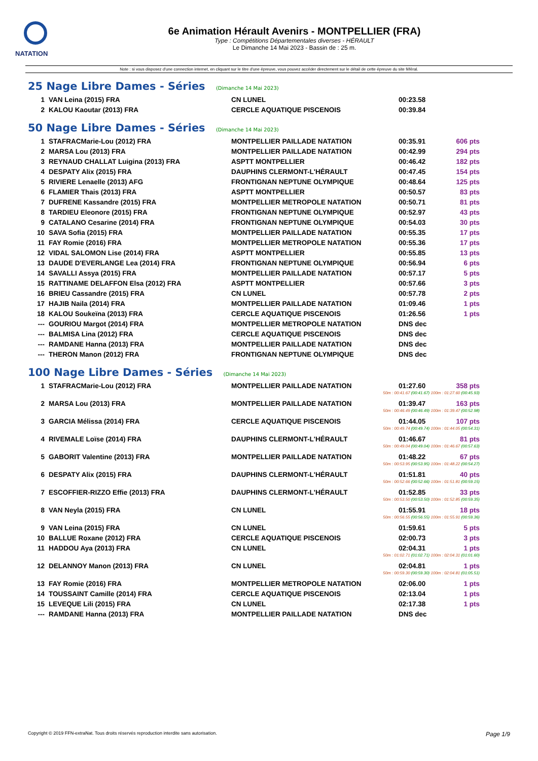NATATION
6e Animation Hérault Avenirs - MONTPELLIER (FRA)
Type : Compétitions Départementales diverses - HÉRAULT
Le Dimanche 14 Mai 2023 - Bassin de : 25 m.
Note : si vous disposez d'une connection internet, en cliquant sur le titre d'une épreuve, vous pouvez accéder directement sur le détail de cette épreuve du site féféral.
25 Nage Libre Dames - Séries (Dimanche 14 Mai 2023)
| 1 | VAN Leina (2015) FRA | CN LUNEL | 00:23.58 | |
| 2 | KALOU Kaoutar (2013) FRA | CERCLE AQUATIQUE PISCENOIS | 00:39.84 | |
50 Nage Libre Dames - Séries (Dimanche 14 Mai 2023)
| 1 | STAFRACMarie-Lou (2012) FRA | MONTPELLIER PAILLADE NATATION | 00:35.91 | 606 pts |
| 2 | MARSA Lou (2013) FRA | MONTPELLIER PAILLADE NATATION | 00:42.99 | 294 pts |
| 3 | REYNAUD CHALLAT Luigina (2013) FRA | ASPTT MONTPELLIER | 00:46.42 | 182 pts |
| 4 | DESPATY Alix (2015) FRA | DAUPHINS CLERMONT-L'HÉRAULT | 00:47.45 | 154 pts |
| 5 | RIVIERE Lenaelle (2013) AFG | FRONTIGNAN NEPTUNE OLYMPIQUE | 00:48.64 | 125 pts |
| 6 | FLAMIER Thais (2013) FRA | ASPTT MONTPELLIER | 00:50.57 | 83 pts |
| 7 | DUFRENE Kassandre (2015) FRA | MONTPELLIER METROPOLE NATATION | 00:50.71 | 81 pts |
| 8 | TARDIEU Eleonore (2015) FRA | FRONTIGNAN NEPTUNE OLYMPIQUE | 00:52.97 | 43 pts |
| 9 | CATALANO Cesarine (2014) FRA | FRONTIGNAN NEPTUNE OLYMPIQUE | 00:54.03 | 30 pts |
| 10 | SAVA Sofia (2015) FRA | MONTPELLIER PAILLADE NATATION | 00:55.35 | 17 pts |
| 11 | FAY Romie (2016) FRA | MONTPELLIER METROPOLE NATATION | 00:55.36 | 17 pts |
| 12 | VIDAL SALOMON Lise (2014) FRA | ASPTT MONTPELLIER | 00:55.85 | 13 pts |
| 13 | DAUDE D'EVERLANGE Lea (2014) FRA | FRONTIGNAN NEPTUNE OLYMPIQUE | 00:56.94 | 6 pts |
| 14 | SAVALLI Assya (2015) FRA | MONTPELLIER PAILLADE NATATION | 00:57.17 | 5 pts |
| 15 | RATTINAME DELAFFON Elsa (2012) FRA | ASPTT MONTPELLIER | 00:57.66 | 3 pts |
| 16 | BRIEU Cassandre (2015) FRA | CN LUNEL | 00:57.78 | 2 pts |
| 17 | HAJIB Naila (2014) FRA | MONTPELLIER PAILLADE NATATION | 01:09.46 | 1 pts |
| 18 | KALOU Soukeïna (2013) FRA | CERCLE AQUATIQUE PISCENOIS | 01:26.56 | 1 pts |
| --- | GOURIOU Margot (2014) FRA | MONTPELLIER METROPOLE NATATION | DNS dec | |
| --- | BALMISA Lina (2012) FRA | CERCLE AQUATIQUE PISCENOIS | DNS dec | |
| --- | RAMDANE Hanna (2013) FRA | MONTPELLIER PAILLADE NATATION | DNS dec | |
| --- | THERON Manon (2012) FRA | FRONTIGNAN NEPTUNE OLYMPIQUE | DNS dec | |
100 Nage Libre Dames - Séries (Dimanche 14 Mai 2023)
| 1 | STAFRACMarie-Lou (2012) FRA | MONTPELLIER PAILLADE NATATION | 01:27.60 | 358 pts |
| 50m : 00:41.67 (00:41.67) 100m : 01:27.60 (00:45.93) | | | | |
| 2 | MARSA Lou (2013) FRA | MONTPELLIER PAILLADE NATATION | 01:39.47 | 163 pts |
| 50m : 00:46.49 (00:46.49) 100m : 01:39.47 (00:52.98) | | | | |
| 3 | GARCIA Mélissa (2014) FRA | CERCLE AQUATIQUE PISCENOIS | 01:44.05 | 107 pts |
| 50m : 00:49.74 (00:49.74) 100m : 01:44.05 (00:54.31) | | | | |
| 4 | RIVEMALE Loïse (2014) FRA | DAUPHINS CLERMONT-L'HÉRAULT | 01:46.67 | 81 pts |
| 50m : 00:49.04 (00:49.04) 100m : 01:46.67 (00:57.63) | | | | |
| 5 | GABORIT Valentine (2013) FRA | MONTPELLIER PAILLADE NATATION | 01:48.22 | 67 pts |
| 50m : 00:53.95 (00:53.95) 100m : 01:48.22 (00:54.27) | | | | |
| 6 | DESPATY Alix (2015) FRA | DAUPHINS CLERMONT-L'HÉRAULT | 01:51.81 | 40 pts |
| 50m : 00:52.66 (00:52.66) 100m : 01:51.81 (00:59.15) | | | | |
| 7 | ESCOFFIER-RIZZO Effie (2013) FRA | DAUPHINS CLERMONT-L'HÉRAULT | 01:52.85 | 33 pts |
| 50m : 00:53.50 (00:53.50) 100m : 01:52.85 (00:59.35) | | | | |
| 8 | VAN Neyla (2015) FRA | CN LUNEL | 01:55.91 | 18 pts |
| 50m : 00:56.55 (00:56.55) 100m : 01:55.91 (00:59.36) | | | | |
| 9 | VAN Leina (2015) FRA | CN LUNEL | 01:59.61 | 5 pts |
| 10 | BALLUE Roxane (2012) FRA | CERCLE AQUATIQUE PISCENOIS | 02:00.73 | 3 pts |
| 11 | HADDOU Aya (2013) FRA | CN LUNEL | 02:04.31 | 1 pts |
| 50m : 01:02.71 (01:02.71) 100m : 02:04.31 (01:01.60) | | | | |
| 12 | DELANNOY Manon (2013) FRA | CN LUNEL | 02:04.81 | 1 pts |
| 50m : 00:59.30 (00:59.30) 100m : 02:04.81 (01:05.51) | | | | |
| 13 | FAY Romie (2016) FRA | MONTPELLIER METROPOLE NATATION | 02:06.00 | 1 pts |
| 14 | TOUSSAINT Camille (2014) FRA | CERCLE AQUATIQUE PISCENOIS | 02:13.04 | 1 pts |
| 15 | LEVEQUE Lili (2015) FRA | CN LUNEL | 02:17.38 | 1 pts |
| --- | RAMDANE Hanna (2013) FRA | MONTPELLIER PAILLADE NATATION | DNS dec | |
Copyright © 2019 FFN-extraNat. Tous droits réservés reproduction interdite sans autorisation. Page 1/9